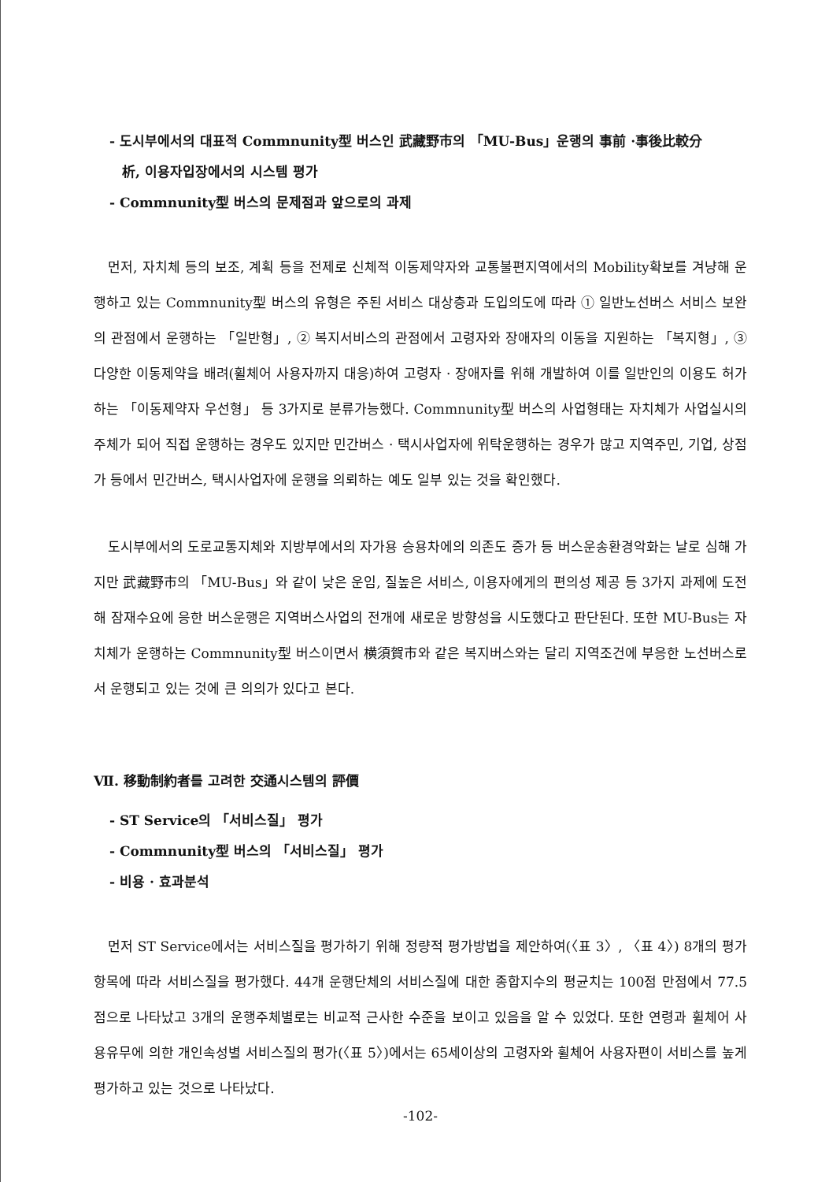- 도시부에서의 대표적 Commnunity型 버스인 武藏野市의 「MU-Bus」운행의 事前 ·事後比較分
析, 이용자입장에서의 시스템 평가
- Commnunity型 버스의 문제점과 앞으로의 과제
먼저, 자치체 등의 보조, 계획 등을 전제로 신체적 이동제약자와 교통불편지역에서의 Mobility확보를 겨냥해 운행하고 있는 Commnunity型 버스의 유형은 주된 서비스 대상층과 도입의도에 따라 ① 일반노선버스 서비스 보완의 관점에서 운행하는 「일반형」, ② 복지서비스의 관점에서 고령자와 장애자의 이동을 지원하는 「복지형」, ③ 다양한 이동제약을 배려(휠체어 사용자까지 대응)하여 고령자 · 장애자를 위해 개발하여 이를 일반인의 이용도 허가하는 「이동제약자 우선형」 등 3가지로 분류가능했다. Commnunity型 버스의 사업형태는 자치체가 사업실시의 주체가 되어 직접 운행하는 경우도 있지만 민간버스 · 택시사업자에 위탁운행하는 경우가 많고 지역주민, 기업, 상점가 등에서 민간버스, 택시사업자에 운행을 의뢰하는 예도 일부 있는 것을 확인했다.
도시부에서의 도로교통지체와 지방부에서의 자가용 승용차에의 의존도 증가 등 버스운송환경악화는 날로 심해 가지만 武藏野市의 「MU-Bus」와 같이 낮은 운임, 질높은 서비스, 이용자에게의 편의성 제공 등 3가지 과제에 도전해 잠재수요에 응한 버스운행은 지역버스사업의 전개에 새로운 방향성을 시도했다고 판단된다. 또한 MU-Bus는 자치체가 운행하는 Commnunity型 버스이면서 横須賀市와 같은 복지버스와는 달리 지역조건에 부응한 노선버스로서 운행되고 있는 것에 큰 의의가 있다고 본다.
Ⅶ. 移動制約者를 고려한 交通시스템의 評價
- ST Service의 「서비스질」 평가
- Commnunity型 버스의 「서비스질」 평가
- 비용 · 효과분석
먼저 ST Service에서는 서비스질을 평가하기 위해 정량적 평가방법을 제안하여(〈표 3〉, 〈표 4〉) 8개의 평가항목에 따라 서비스질을 평가했다. 44개 운행단체의 서비스질에 대한 종합지수의 평균치는 100점 만점에서 77.5점으로 나타났고 3개의 운행주체별로는 비교적 근사한 수준을 보이고 있음을 알 수 있었다. 또한 연령과 휠체어 사용유무에 의한 개인속성별 서비스질의 평가(〈표 5〉)에서는 65세이상의 고령자와 휠체어 사용자편이 서비스를 높게 평가하고 있는 것으로 나타났다.
-102-